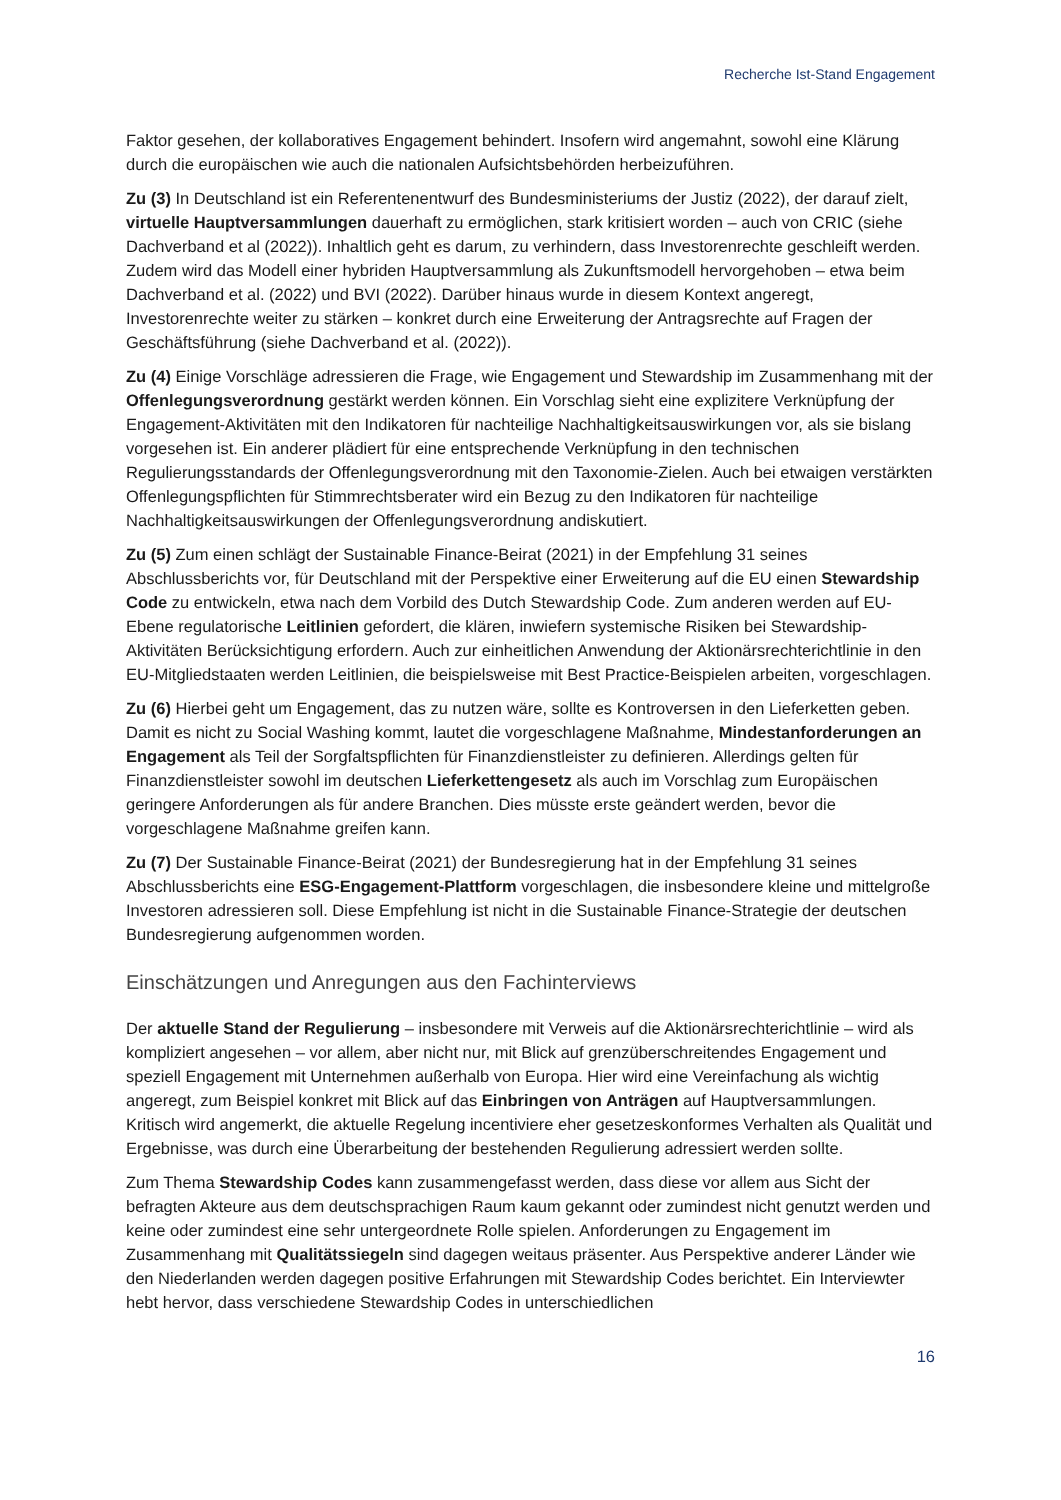Recherche Ist-Stand Engagement
Faktor gesehen, der kollaboratives Engagement behindert. Insofern wird angemahnt, sowohl eine Klärung durch die europäischen wie auch die nationalen Aufsichtsbehörden herbeizuführen.
Zu (3) In Deutschland ist ein Referentenentwurf des Bundesministeriums der Justiz (2022), der darauf zielt, virtuelle Hauptversammlungen dauerhaft zu ermöglichen, stark kritisiert worden – auch von CRIC (siehe Dachverband et al (2022)). Inhaltlich geht es darum, zu verhindern, dass Investorenrechte geschleift werden. Zudem wird das Modell einer hybriden Hauptversammlung als Zukunftsmodell hervorgehoben – etwa beim Dachverband et al. (2022) und BVI (2022). Darüber hinaus wurde in diesem Kontext angeregt, Investorenrechte weiter zu stärken – konkret durch eine Erweiterung der Antragsrechte auf Fragen der Geschäftsführung (siehe Dachverband et al. (2022)).
Zu (4) Einige Vorschläge adressieren die Frage, wie Engagement und Stewardship im Zusammenhang mit der Offenlegungsverordnung gestärkt werden können. Ein Vorschlag sieht eine explizitere Verknüpfung der Engagement-Aktivitäten mit den Indikatoren für nachteilige Nachhaltigkeitsauswirkungen vor, als sie bislang vorgesehen ist. Ein anderer plädiert für eine entsprechende Verknüpfung in den technischen Regulierungsstandards der Offenlegungsverordnung mit den Taxonomie-Zielen. Auch bei etwaigen verstärkten Offenlegungspflichten für Stimmrechtsberater wird ein Bezug zu den Indikatoren für nachteilige Nachhaltigkeitsauswirkungen der Offenlegungsverordnung andiskutiert.
Zu (5) Zum einen schlägt der Sustainable Finance-Beirat (2021) in der Empfehlung 31 seines Abschlussberichts vor, für Deutschland mit der Perspektive einer Erweiterung auf die EU einen Stewardship Code zu entwickeln, etwa nach dem Vorbild des Dutch Stewardship Code. Zum anderen werden auf EU-Ebene regulatorische Leitlinien gefordert, die klären, inwiefern systemische Risiken bei Stewardship-Aktivitäten Berücksichtigung erfordern. Auch zur einheitlichen Anwendung der Aktionärsrechterichtlinie in den EU-Mitgliedstaaten werden Leitlinien, die beispielsweise mit Best Practice-Beispielen arbeiten, vorgeschlagen.
Zu (6) Hierbei geht um Engagement, das zu nutzen wäre, sollte es Kontroversen in den Lieferketten geben. Damit es nicht zu Social Washing kommt, lautet die vorgeschlagene Maßnahme, Mindestanforderungen an Engagement als Teil der Sorgfaltspflichten für Finanzdienstleister zu definieren. Allerdings gelten für Finanzdienstleister sowohl im deutschen Lieferkettengesetz als auch im Vorschlag zum Europäischen geringere Anforderungen als für andere Branchen. Dies müsste erste geändert werden, bevor die vorgeschlagene Maßnahme greifen kann.
Zu (7) Der Sustainable Finance-Beirat (2021) der Bundesregierung hat in der Empfehlung 31 seines Abschlussberichts eine ESG-Engagement-Plattform vorgeschlagen, die insbesondere kleine und mittelgroße Investoren adressieren soll. Diese Empfehlung ist nicht in die Sustainable Finance-Strategie der deutschen Bundesregierung aufgenommen worden.
Einschätzungen und Anregungen aus den Fachinterviews
Der aktuelle Stand der Regulierung – insbesondere mit Verweis auf die Aktionärsrechterichtlinie – wird als kompliziert angesehen – vor allem, aber nicht nur, mit Blick auf grenzüberschreitendes Engagement und speziell Engagement mit Unternehmen außerhalb von Europa. Hier wird eine Vereinfachung als wichtig angeregt, zum Beispiel konkret mit Blick auf das Einbringen von Anträgen auf Hauptversammlungen. Kritisch wird angemerkt, die aktuelle Regelung incentiviere eher gesetzeskonformes Verhalten als Qualität und Ergebnisse, was durch eine Überarbeitung der bestehenden Regulierung adressiert werden sollte.
Zum Thema Stewardship Codes kann zusammengefasst werden, dass diese vor allem aus Sicht der befragten Akteure aus dem deutschsprachigen Raum kaum gekannt oder zumindest nicht genutzt werden und keine oder zumindest eine sehr untergeordnete Rolle spielen. Anforderungen zu Engagement im Zusammenhang mit Qualitätssiegeln sind dagegen weitaus präsenter. Aus Perspektive anderer Länder wie den Niederlanden werden dagegen positive Erfahrungen mit Stewardship Codes berichtet. Ein Interviewter hebt hervor, dass verschiedene Stewardship Codes in unterschiedlichen
16